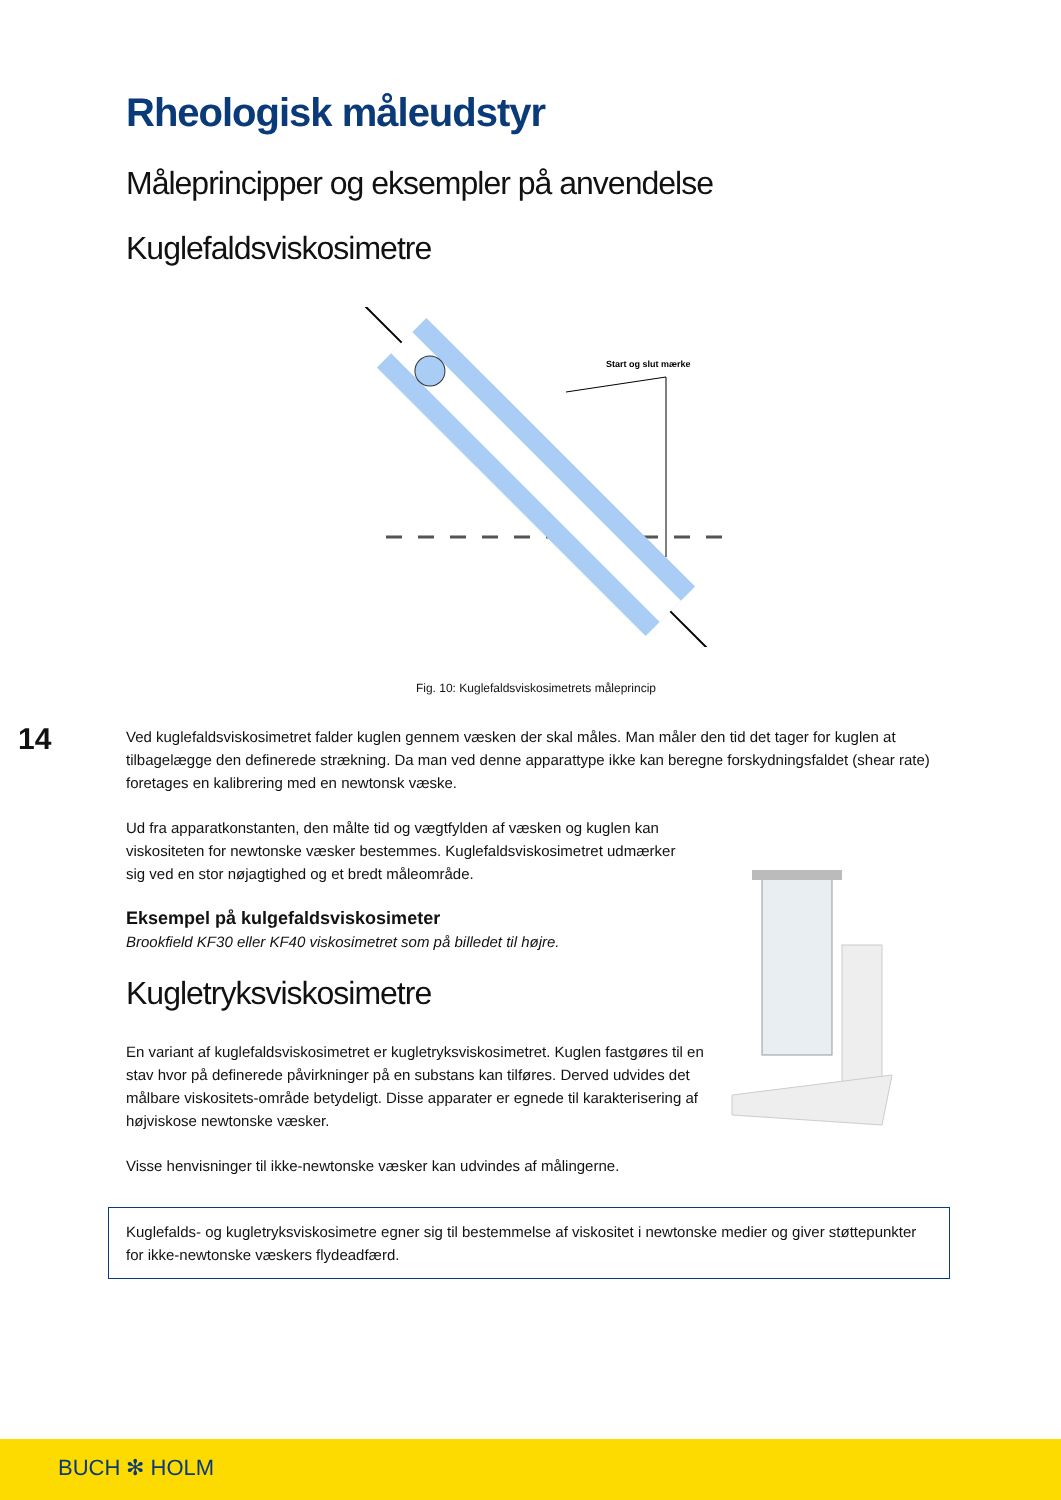14
Rheologisk måleudstyr
Måleprincipper og eksempler på anvendelse
Kuglefaldsviskosimetre
Start og slut mærke
Fig. 10: Kuglefaldsviskosimetrets måleprincip
Ved kuglefaldsviskosimetret falder kuglen gennem væsken der skal måles. Man måler den tid det tager for kuglen at tilbagelægge den definerede strækning. Da man ved denne apparattype ikke kan beregne forskydningsfaldet (shear rate) foretages en kalibrering med en newtonsk væske.
Ud fra apparatkonstanten, den målte tid og vægtfylden af væsken og kuglen kan viskositeten for newtonske væsker bestemmes. Kuglefaldsviskosimetret udmærker sig ved en stor nøjagtighed og et bredt måleområde.
Eksempel på kulgefaldsviskosimeter
Brookfield KF30 eller KF40 viskosimetret som på billedet til højre.
Kugletryksviskosimetre
En variant af kuglefaldsviskosimetret er kugletryksviskosimetret. Kuglen fastgøres til en stav hvor på definerede påvirkninger på en substans kan tilføres. Derved udvides det målbare viskositets-område betydeligt. Disse apparater er egnede til karakterisering af højviskose newtonske væsker.
Visse henvisninger til ikke-newtonske væsker kan udvindes af målingerne.
Kuglefalds- og kugletryksviskosimetre egner sig til bestemmelse af viskositet i newtonske medier og giver støttepunkter for ikke-newtonske væskers flydeadfærd.
BUCH ✻ HOLM